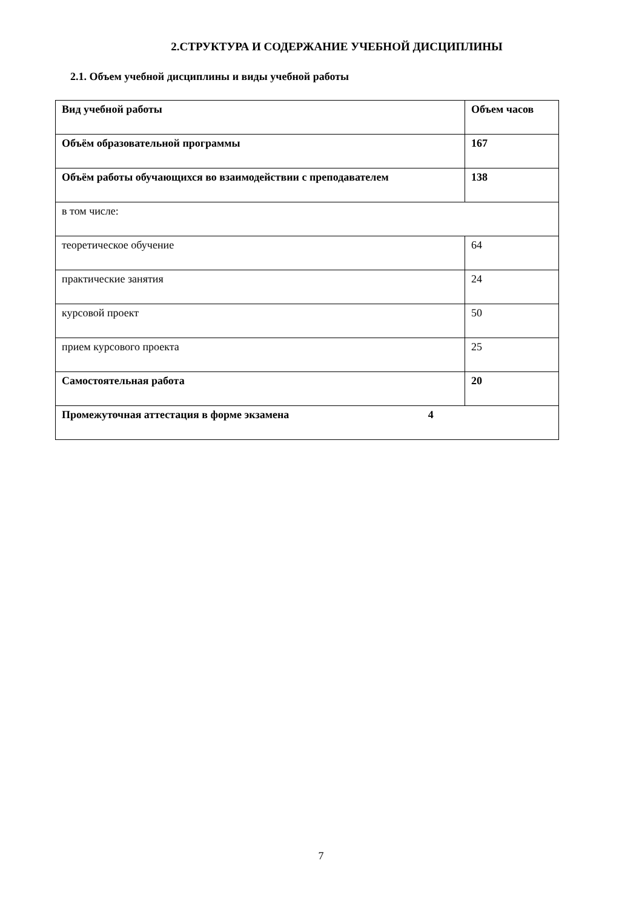2.СТРУКТУРА И СОДЕРЖАНИЕ УЧЕБНОЙ ДИСЦИПЛИНЫ
2.1. Объем учебной дисциплины и виды учебной работы
| Вид учебной работы | Объем часов |
| Объём образовательной программы | 167 |
| Объём работы обучающихся во взаимодействии с преподавателем | 138 |
| в том числе: | |
| теоретическое обучение | 64 |
| практические занятия | 24 |
| курсовой проект | 50 |
| прием курсового проекта | 25 |
| Самостоятельная работа | 20 |
| Промежуточная аттестация в форме экзамена 4 | |
7